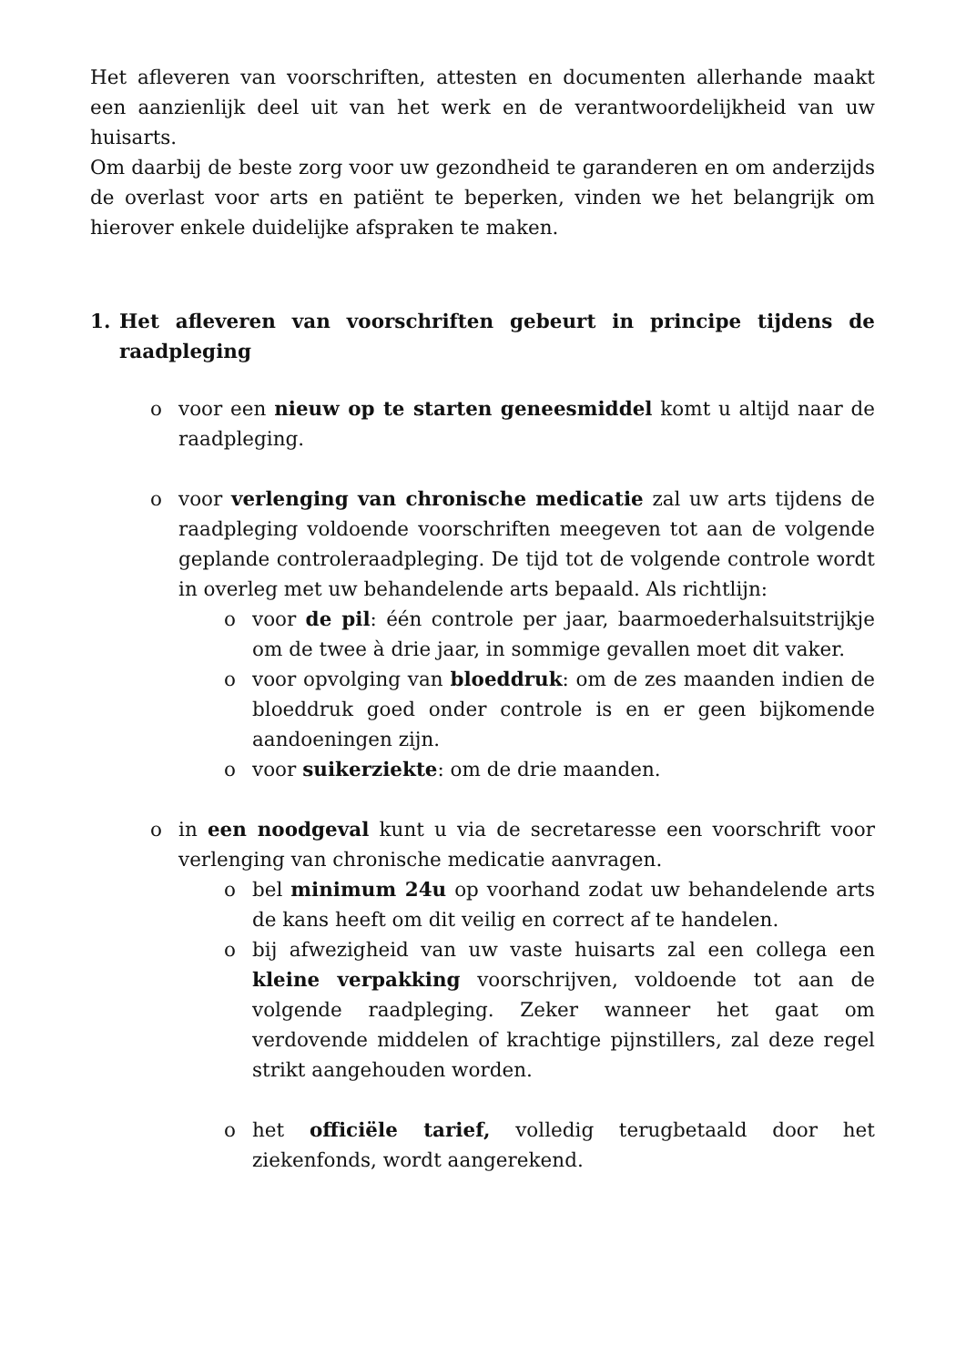Het afleveren van voorschriften, attesten en documenten allerhande maakt een aanzienlijk deel uit van het werk en de verantwoordelijkheid van uw huisarts.
Om daarbij de beste zorg voor uw gezondheid te garanderen en om anderzijds de overlast voor arts en patiënt te beperken, vinden we het belangrijk om hierover enkele duidelijke afspraken te maken.
1. Het afleveren van voorschriften gebeurt in principe tijdens de raadpleging
o voor een nieuw op te starten geneesmiddel komt u altijd naar de raadpleging.
o voor verlenging van chronische medicatie zal uw arts tijdens de raadpleging voldoende voorschriften meegeven tot aan de volgende geplande controleraadpleging. De tijd tot de volgende controle wordt in overleg met uw behandelende arts bepaald. Als richtlijn:
o voor de pil: één controle per jaar, baarmoederhalsuitstrijkje om de twee à drie jaar, in sommige gevallen moet dit vaker.
o voor opvolging van bloeddruk: om de zes maanden indien de bloeddruk goed onder controle is en er geen bijkomende aandoeningen zijn.
o voor suikerziekte: om de drie maanden.
o in een noodgeval kunt u via de secretaresse een voorschrift voor verlenging van chronische medicatie aanvragen.
o bel minimum 24u op voorhand zodat uw behandelende arts de kans heeft om dit veilig en correct af te handelen.
o bij afwezigheid van uw vaste huisarts zal een collega een kleine verpakking voorschrijven, voldoende tot aan de volgende raadpleging. Zeker wanneer het gaat om verdovende middelen of krachtige pijnstillers, zal deze regel strikt aangehouden worden.
o het officiële tarief, volledig terugbetaald door het ziekenfonds, wordt aangerekend.